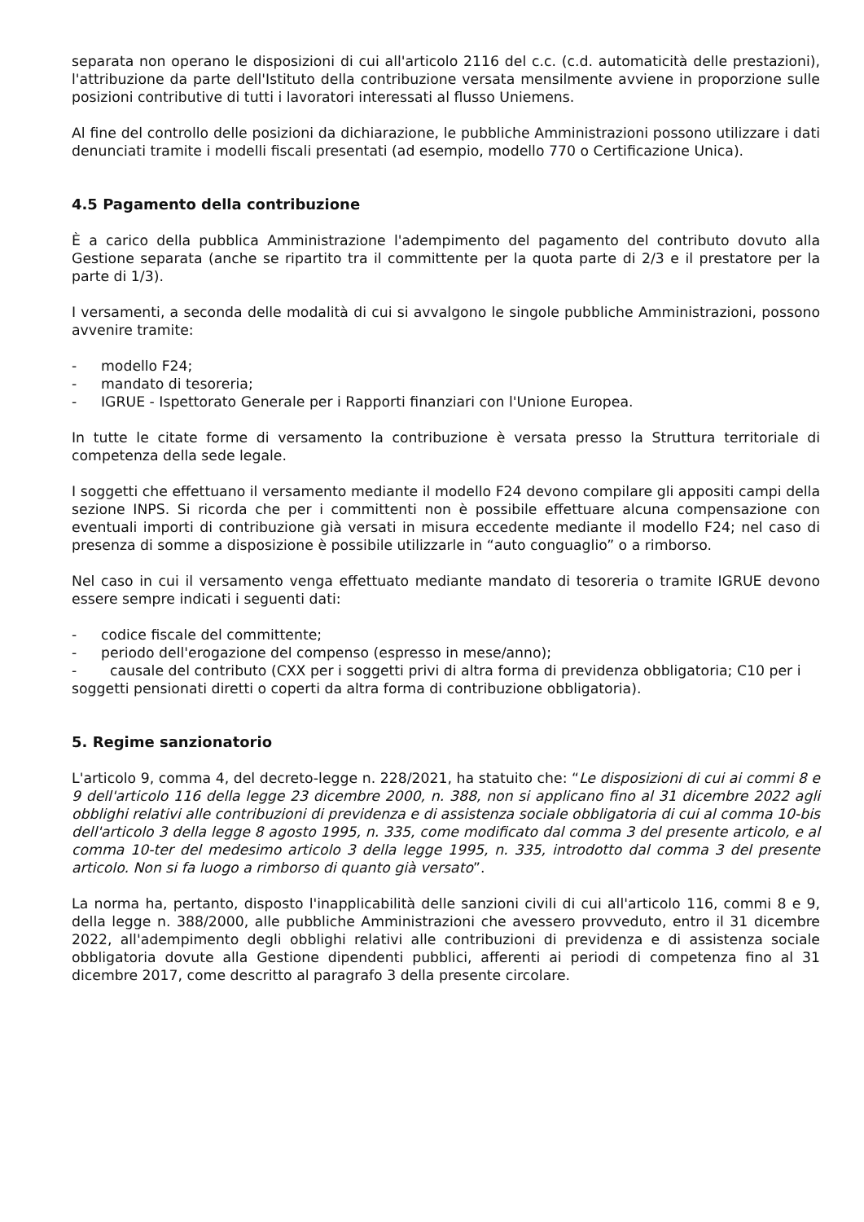separata non operano le disposizioni di cui all'articolo 2116 del c.c. (c.d. automaticità delle prestazioni), l'attribuzione da parte dell'Istituto della contribuzione versata mensilmente avviene in proporzione sulle posizioni contributive di tutti i lavoratori interessati al flusso Uniemens.
Al fine del controllo delle posizioni da dichiarazione, le pubbliche Amministrazioni possono utilizzare i dati denunciati tramite i modelli fiscali presentati (ad esempio, modello 770 o Certificazione Unica).
4.5 Pagamento della contribuzione
È a carico della pubblica Amministrazione l'adempimento del pagamento del contributo dovuto alla Gestione separata (anche se ripartito tra il committente per la quota parte di 2/3 e il prestatore per la parte di 1/3).
I versamenti, a seconda delle modalità di cui si avvalgono le singole pubbliche Amministrazioni, possono avvenire tramite:
- modello F24;
- mandato di tesoreria;
- IGRUE - Ispettorato Generale per i Rapporti finanziari con l'Unione Europea.
In tutte le citate forme di versamento la contribuzione è versata presso la Struttura territoriale di competenza della sede legale.
I soggetti che effettuano il versamento mediante il modello F24 devono compilare gli appositi campi della sezione INPS. Si ricorda che per i committenti non è possibile effettuare alcuna compensazione con eventuali importi di contribuzione già versati in misura eccedente mediante il modello F24; nel caso di presenza di somme a disposizione è possibile utilizzarle in “auto conguaglio” o a rimborso.
Nel caso in cui il versamento venga effettuato mediante mandato di tesoreria o tramite IGRUE devono essere sempre indicati i seguenti dati:
- codice fiscale del committente;
- periodo dell'erogazione del compenso (espresso in mese/anno);
- causale del contributo (CXX per i soggetti privi di altra forma di previdenza obbligatoria; C10 per i soggetti pensionati diretti o coperti da altra forma di contribuzione obbligatoria).
5. Regime sanzionatorio
L'articolo 9, comma 4, del decreto-legge n. 228/2021, ha statuito che: “Le disposizioni di cui ai commi 8 e 9 dell'articolo 116 della legge 23 dicembre 2000, n. 388, non si applicano fino al 31 dicembre 2022 agli obblighi relativi alle contribuzioni di previdenza e di assistenza sociale obbligatoria di cui al comma 10-bis dell'articolo 3 della legge 8 agosto 1995, n. 335, come modificato dal comma 3 del presente articolo, e al comma 10-ter del medesimo articolo 3 della legge 1995, n. 335, introdotto dal comma 3 del presente articolo. Non si fa luogo a rimborso di quanto già versato”.
La norma ha, pertanto, disposto l'inapplicabilità delle sanzioni civili di cui all'articolo 116, commi 8 e 9, della legge n. 388/2000, alle pubbliche Amministrazioni che avessero provveduto, entro il 31 dicembre 2022, all'adempimento degli obblighi relativi alle contribuzioni di previdenza e di assistenza sociale obbligatoria dovute alla Gestione dipendenti pubblici, afferenti ai periodi di competenza fino al 31 dicembre 2017, come descritto al paragrafo 3 della presente circolare.